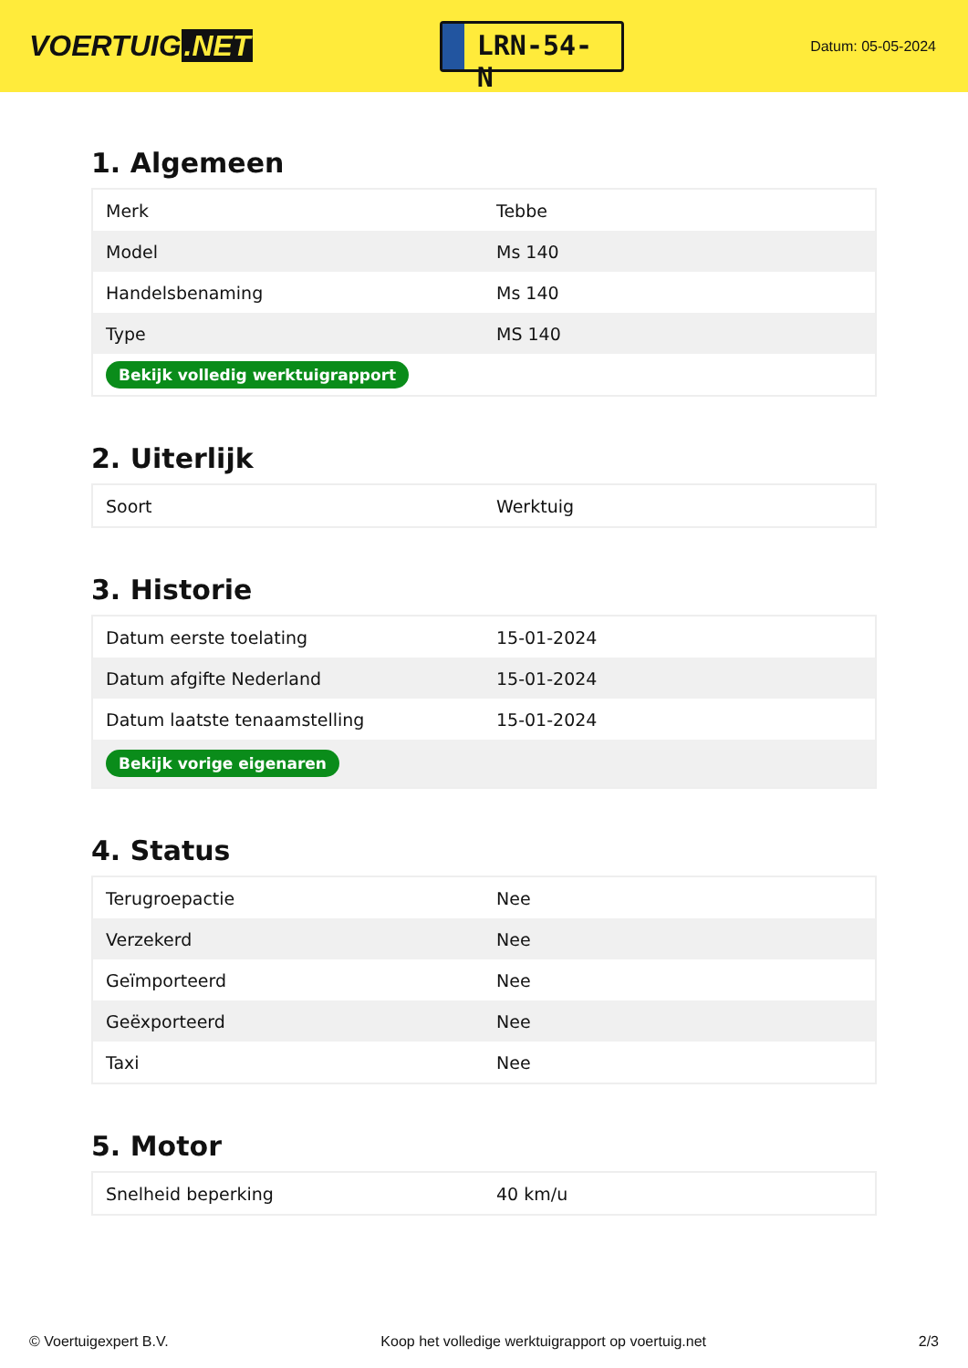VOERTUIG.NET
LRN-54-N
Datum: 05-05-2024
1. Algemeen
| Merk | Tebbe |
| Model | Ms 140 |
| Handelsbenaming | Ms 140 |
| Type | MS 140 |
| Bekijk volledig werktuigrapport | |
2. Uiterlijk
| Soort | Werktuig |
3. Historie
| Datum eerste toelating | 15-01-2024 |
| Datum afgifte Nederland | 15-01-2024 |
| Datum laatste tenaamstelling | 15-01-2024 |
| Bekijk vorige eigenaren | |
4. Status
| Terugroepactie | Nee |
| Verzekerd | Nee |
| Geïmporteerd | Nee |
| Geëxporteerd | Nee |
| Taxi | Nee |
5. Motor
| Snelheid beperking | 40 km/u |
© Voertuigexpert B.V. Koop het volledige werktuigrapport op voertuig.net 2/3